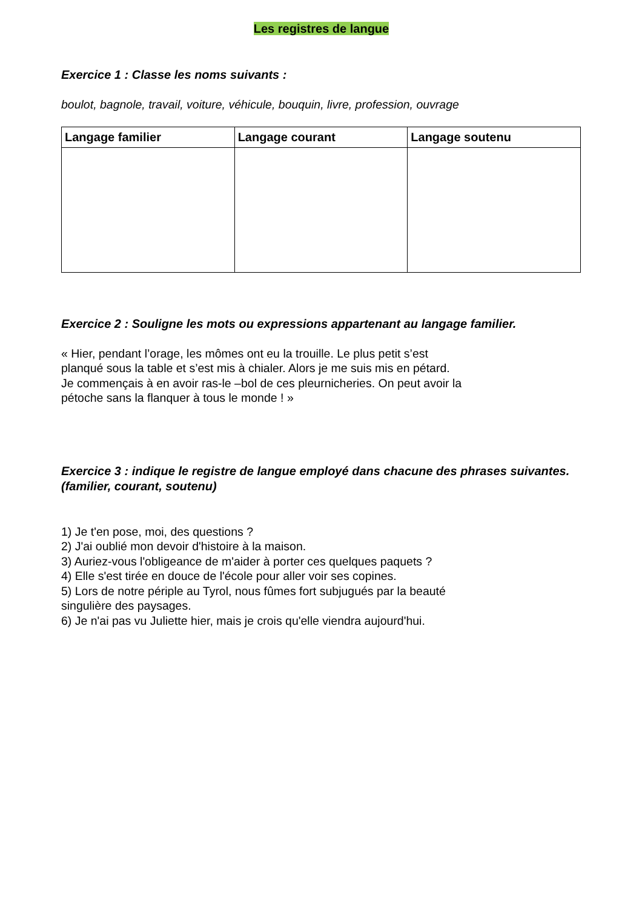Les registres de langue
Exercice 1 : Classe les noms suivants :
boulot, bagnole, travail, voiture, véhicule, bouquin, livre, profession, ouvrage
| Langage familier | Langage courant | Langage soutenu |
| --- | --- | --- |
Exercice 2 : Souligne les mots ou expressions appartenant au langage familier.
« Hier, pendant l’orage, les mômes ont eu la trouille. Le plus petit s’est
planqué sous la table et s’est mis à chialer. Alors je me suis mis en pétard.
Je commençais à en avoir ras-le –bol de ces pleurnicheries. On peut avoir la
pétoche sans la flanquer à tous le monde ! »
Exercice 3 : indique le registre de langue employé dans chacune des phrases suivantes. (familier, courant, soutenu)
1) Je t'en pose, moi, des questions ?
2) J'ai oublié mon devoir d'histoire à la maison.
3) Auriez-vous l'obligeance de m'aider à porter ces quelques paquets ?
4) Elle s'est tirée en douce de l'école pour aller voir ses copines.
5) Lors de notre périple au Tyrol, nous fûmes fort subjugués par la beauté
singulière des paysages.
6) Je n'ai pas vu Juliette hier, mais je crois qu'elle viendra aujourd'hui.